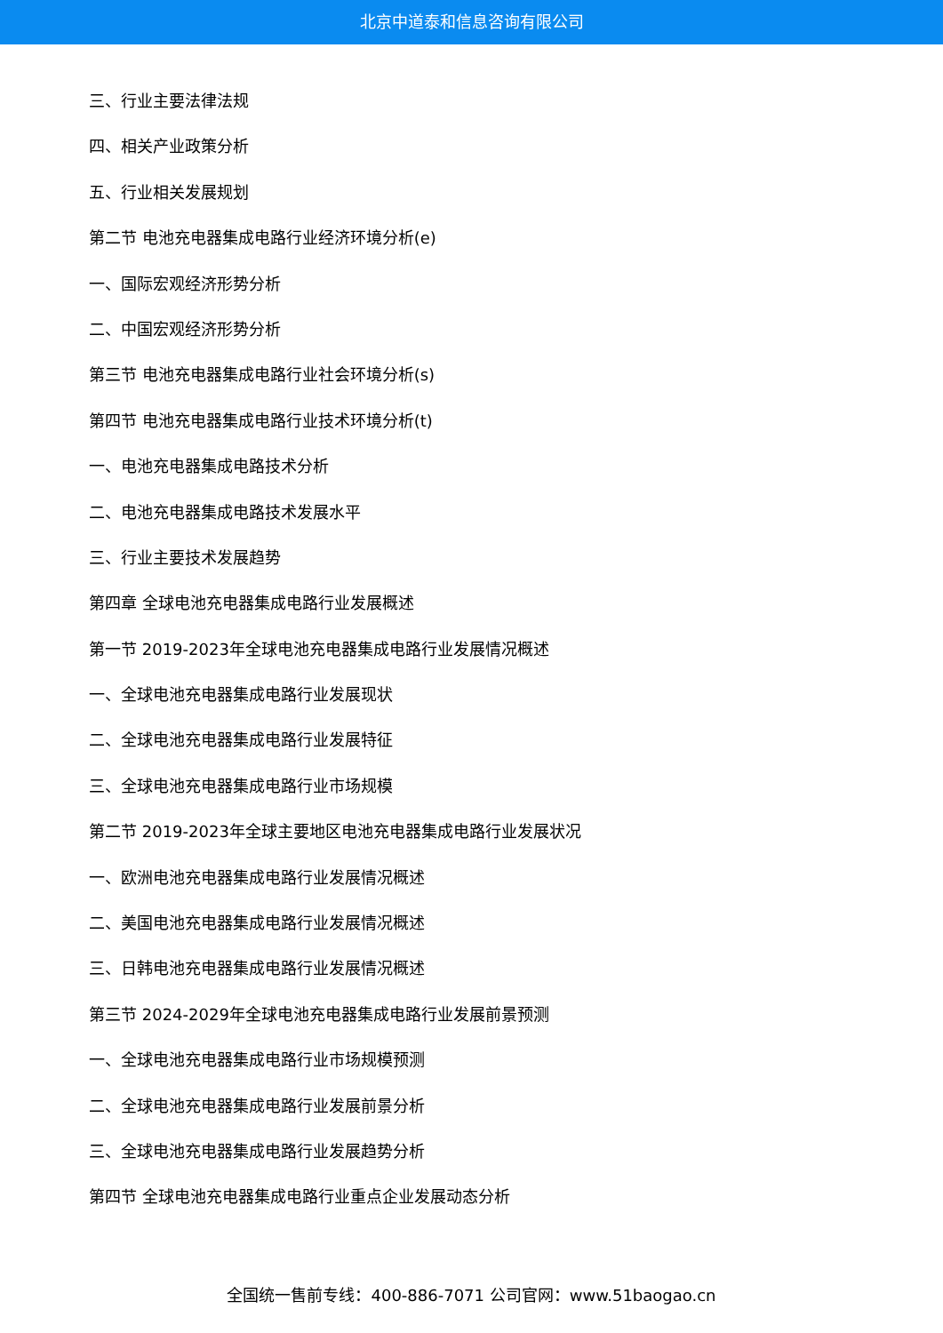北京中道泰和信息咨询有限公司
三、行业主要法律法规
四、相关产业政策分析
五、行业相关发展规划
第二节 电池充电器集成电路行业经济环境分析(e)
一、国际宏观经济形势分析
二、中国宏观经济形势分析
第三节 电池充电器集成电路行业社会环境分析(s)
第四节 电池充电器集成电路行业技术环境分析(t)
一、电池充电器集成电路技术分析
二、电池充电器集成电路技术发展水平
三、行业主要技术发展趋势
第四章 全球电池充电器集成电路行业发展概述
第一节 2019-2023年全球电池充电器集成电路行业发展情况概述
一、全球电池充电器集成电路行业发展现状
二、全球电池充电器集成电路行业发展特征
三、全球电池充电器集成电路行业市场规模
第二节 2019-2023年全球主要地区电池充电器集成电路行业发展状况
一、欧洲电池充电器集成电路行业发展情况概述
二、美国电池充电器集成电路行业发展情况概述
三、日韩电池充电器集成电路行业发展情况概述
第三节 2024-2029年全球电池充电器集成电路行业发展前景预测
一、全球电池充电器集成电路行业市场规模预测
二、全球电池充电器集成电路行业发展前景分析
三、全球电池充电器集成电路行业发展趋势分析
第四节 全球电池充电器集成电路行业重点企业发展动态分析
全国统一售前专线：400-886-7071 公司官网：www.51baogao.cn